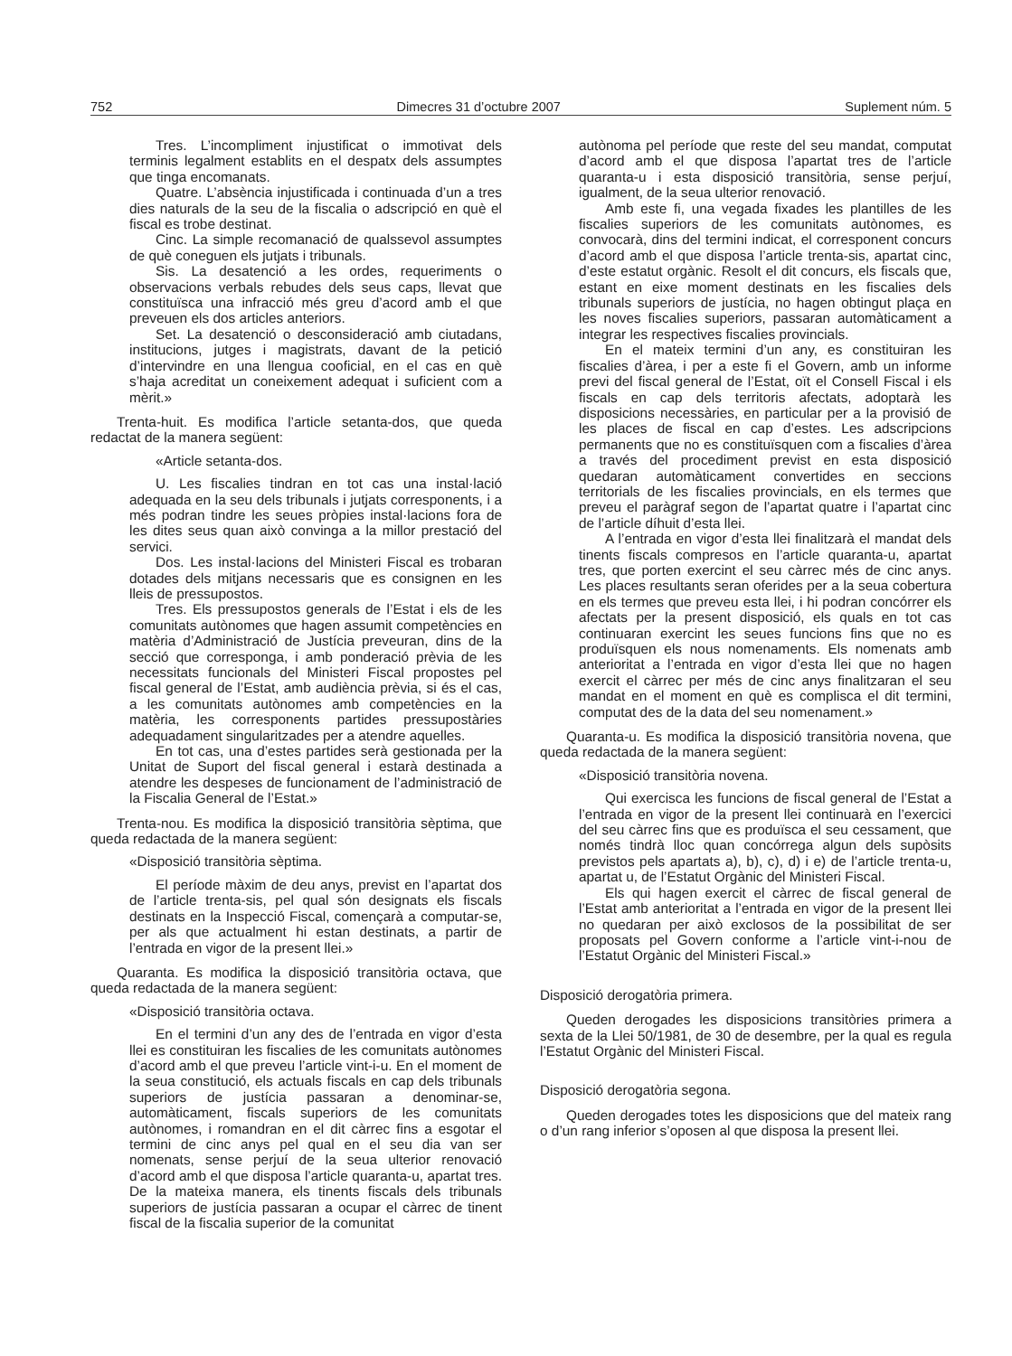752 Dimecres 31 d’octubre 2007 Suplement núm. 5
Tres. L’incompliment injustificat o immotivat dels terminis legalment establits en el despatx dels assumptes que tinga encomanats.
Quatre. L’absència injustificada i continuada d’un a tres dies naturals de la seu de la fiscalia o adscripció en què el fiscal es trobe destinat.
Cinc. La simple recomanació de qualssevol assumptes de què coneguen els jutjats i tribunals.
Sis. La desatenció a les ordes, requeriments o observacions verbals rebudes dels seus caps, llevat que constituïsca una infracció més greu d’acord amb el que preveuen els dos articles anteriors.
Set. La desatenció o desconsideració amb ciutadans, institucions, jutges i magistrats, davant de la petició d’intervindre en una llengua cooficial, en el cas en què s’haja acreditat un coneixement adequat i suficient com a mèrit.»
Trenta-huit. Es modifica l’article setanta-dos, que queda redactat de la manera següent:
«Article setanta-dos.
U. Les fiscalies tindran en tot cas una instal·lació adequada en la seu dels tribunals i jutjats corresponents, i a més podran tindre les seues pròpies instal·lacions fora de les dites seus quan això convinga a la millor prestació del servici.
Dos. Les instal·lacions del Ministeri Fiscal es trobaran dotades dels mitjans necessaris que es consignen en les lleis de pressupostos.
Tres. Els pressupostos generals de l’Estat i els de les comunitats autònomes que hagen assumit competències en matèria d’Administració de Justícia preveuran, dins de la secció que corresponga, i amb ponderació prèvia de les necessitats funcionals del Ministeri Fiscal propostes pel fiscal general de l’Estat, amb audiència prèvia, si és el cas, a les comunitats autònomes amb competències en la matèria, les corresponents partides pressupostàries adequadament singularitzades per a atendre aquelles.
En tot cas, una d’estes partides serà gestionada per la Unitat de Suport del fiscal general i estarà destinada a atendre les despeses de funcionament de l’administració de la Fiscalia General de l’Estat.»
Trenta-nou. Es modifica la disposició transitòria sèptima, que queda redactada de la manera següent:
«Disposició transitòria sèptima.
El període màxim de deu anys, previst en l’apartat dos de l’article trenta-sis, pel qual són designats els fiscals destinats en la Inspecció Fiscal, començarà a computar-se, per als que actualment hi estan destinats, a partir de l’entrada en vigor de la present llei.»
Quaranta. Es modifica la disposició transitòria octava, que queda redactada de la manera següent:
«Disposició transitòria octava.
En el termini d’un any des de l’entrada en vigor d’esta llei es constituiran les fiscalies de les comunitats autònomes d’acord amb el que preveu l’article vint-i-u. En el moment de la seua constitució, els actuals fiscals en cap dels tribunals superiors de justícia passaran a denominar-se, automàticament, fiscals superiors de les comunitats autònomes, i romandran en el dit càrrec fins a esgotar el termini de cinc anys pel qual en el seu dia van ser nomenats, sense perjuí de la seua ulterior renovació d’acord amb el que disposa l’article quaranta-u, apartat tres. De la mateixa manera, els tinents fiscals dels tribunals superiors de justícia passaran a ocupar el càrrec de tinent fiscal de la fiscalia superior de la comunitat
autònoma pel període que reste del seu mandat, computat d’acord amb el que disposa l’apartat tres de l’article quaranta-u i esta disposició transitòria, sense perjuí, igualment, de la seua ulterior renovació.
Amb este fi, una vegada fixades les plantilles de les fiscalies superiors de les comunitats autònomes, es convocarà, dins del termini indicat, el corresponent concurs d’acord amb el que disposa l’article trenta-sis, apartat cinc, d’este estatut orgànic. Resolt el dit concurs, els fiscals que, estant en eixe moment destinats en les fiscalies dels tribunals superiors de justícia, no hagen obtingut plaça en les noves fiscalies superiors, passaran automàticament a integrar les respectives fiscalies provincials.
En el mateix termini d’un any, es constituiran les fiscalies d’àrea, i per a este fi el Govern, amb un informe previ del fiscal general de l’Estat, oït el Consell Fiscal i els fiscals en cap dels territoris afectats, adoptarà les disposicions necessàries, en particular per a la provisió de les places de fiscal en cap d’estes. Les adscripcions permanents que no es constituïsquen com a fiscalies d’àrea a través del procediment previst en esta disposició quedaran automàticament convertides en seccions territorials de les fiscalies provincials, en els termes que preveu el paràgraf segon de l’apartat quatre i l’apartat cinc de l’article díhuit d’esta llei.
A l’entrada en vigor d’esta llei finalitzarà el mandat dels tinents fiscals compresos en l’article quaranta-u, apartat tres, que porten exercint el seu càrrec més de cinc anys. Les places resultants seran oferides per a la seua cobertura en els termes que preveu esta llei, i hi podran concórrer els afectats per la present disposició, els quals en tot cas continuaran exercint les seues funcions fins que no es produïsquen els nous nomenaments. Els nomenats amb anterioritat a l’entrada en vigor d’esta llei que no hagen exercit el càrrec per més de cinc anys finalitzaran el seu mandat en el moment en què es complisca el dit termini, computat des de la data del seu nomenament.»
Quaranta-u. Es modifica la disposició transitòria novena, que queda redactada de la manera següent:
«Disposició transitòria novena.
Qui exercisca les funcions de fiscal general de l’Estat a l’entrada en vigor de la present llei continuarà en l’exercici del seu càrrec fins que es produïsca el seu cessament, que només tindrà lloc quan concórrega algun dels supòsits previstos pels apartats a), b), c), d) i e) de l’article trenta-u, apartat u, de l’Estatut Orgànic del Ministeri Fiscal.
Els qui hagen exercit el càrrec de fiscal general de l’Estat amb anterioritat a l’entrada en vigor de la present llei no quedaran per això exclosos de la possibilitat de ser proposats pel Govern conforme a l’article vint-i-nou de l’Estatut Orgànic del Ministeri Fiscal.»
Disposició derogatòria primera.
Queden derogades les disposicions transitòries primera a sexta de la Llei 50/1981, de 30 de desembre, per la qual es regula l’Estatut Orgànic del Ministeri Fiscal.
Disposició derogatòria segona.
Queden derogades totes les disposicions que del mateix rang o d’un rang inferior s’oposen al que disposa la present llei.